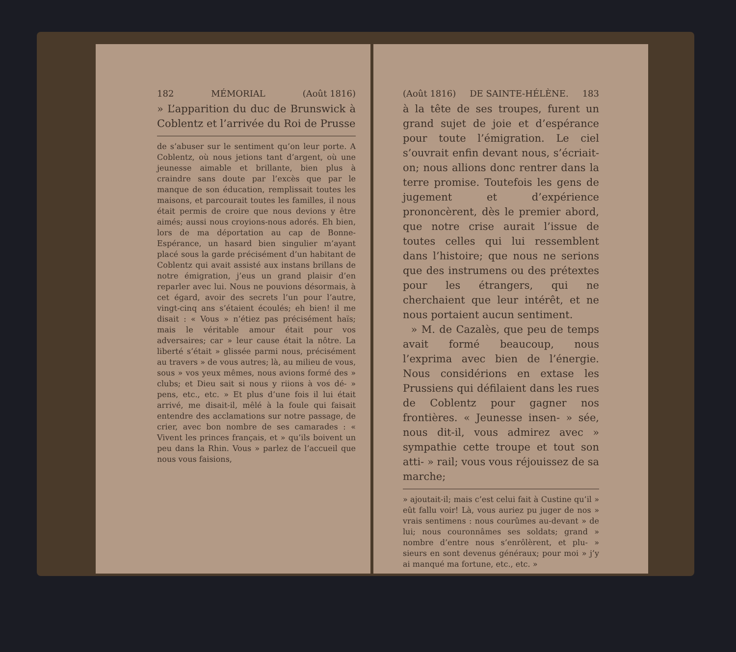182 MÉMORIAL (Août 1816)
» L’apparition du duc de Brunswick à Coblentz et l’arrivée du Roi de Prusse
de s’abuser sur le sentiment qu’on leur porte. A Coblentz, où nous jetions tant d’argent, où une jeunesse aimable et brillante, bien plus à craindre sans doute par l’excès que par le manque de son éducation, remplissait toutes les maisons, et parcourait toutes les familles, il nous était permis de croire que nous devions y être aimés; aussi nous croyions-nous adorés. Eh bien, lors de ma déportation au cap de Bonne-Espérance, un hasard bien singulier m’ayant placé sous la garde précisément d’un habitant de Coblentz qui avait assisté aux instans brillans de notre émigration, j’eus un grand plaisir d’en reparler avec lui. Nous ne pouvions désormais, à cet égard, avoir des secrets l’un pour l’autre, vingt-cinq ans s’étaient écoulés; eh bien! il me disait : « Vous » n’étiez pas précisément haïs; mais le véritable amour était pour vos adversaires; car » leur cause était la nôtre. La liberté s’était » glissée parmi nous, précisément au travers » de vous autres; là, au milieu de vous, sous » vos yeux mêmes, nous avions formé des » clubs; et Dieu sait si nous y riions à vos dé- » pens, etc., etc. » Et plus d’une fois il lui était arrivé, me disait-il, mêlé à la foule qui faisait entendre des acclamations sur notre passage, de crier, avec bon nombre de ses camarades : « Vivent les princes français, et » qu’ils boivent un peu dans la Rhin. Vous » parlez de l’accueil que nous vous faisions,
(Août 1816) DE SAINTE-HÉLÈNE. 183
à la tête de ses troupes, furent un grand sujet de joie et d’espérance pour toute l’émigration. Le ciel s’ouvrait enfin devant nous, s’écriait-on; nous allions donc rentrer dans la terre promise. Toutefois les gens de jugement et d’expérience prononcèrent, dès le premier abord, que notre crise aurait l’issue de toutes celles qui lui ressemblent dans l’histoire; que nous ne serions que des instrumens ou des prétextes pour les étrangers, qui ne cherchaient que leur intérêt, et ne nous portaient aucun sentiment.
» M. de Cazalès, que peu de temps avait formé beaucoup, nous l’exprima avec bien de l’énergie. Nous considérions en extase les Prussiens qui défilaient dans les rues de Coblentz pour gagner nos frontières. « Jeunesse insen- » sée, nous dit-il, vous admirez avec » sympathie cette troupe et tout son atti- » rail; vous vous réjouissez de sa marche;
» ajoutait-il; mais c’est celui fait à Custine qu’il » eût fallu voir! Là, vous auriez pu juger de nos » vrais sentimens : nous courûmes au-devant » de lui; nous couronnâmes ses soldats; grand » nombre d’entre nous s’enrôlèrent, et plu- » sieurs en sont devenus généraux; pour moi » j’y ai manqué ma fortune, etc., etc. »